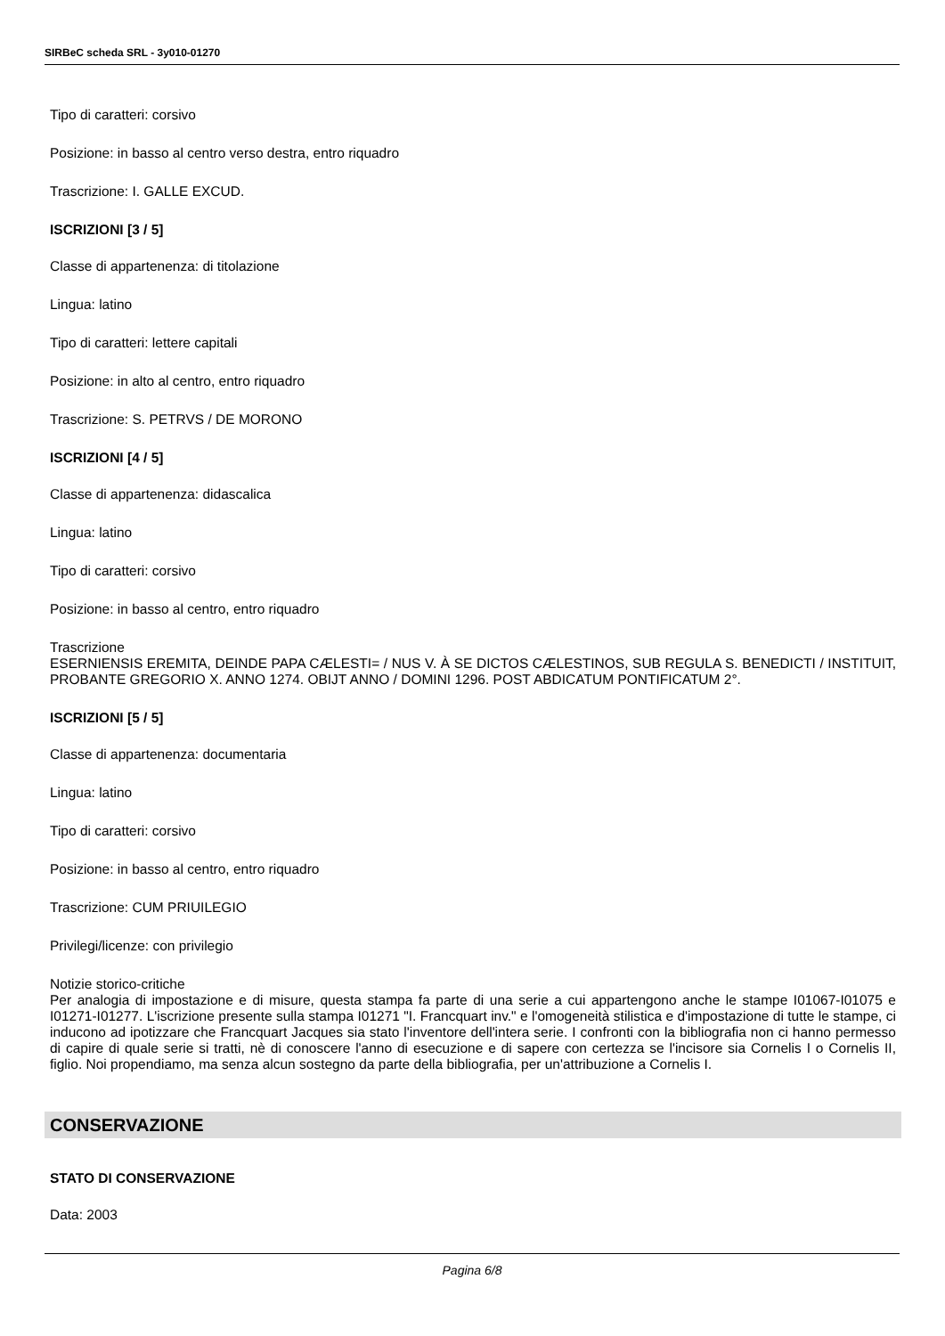SIRBeC scheda SRL - 3y010-01270
Tipo di caratteri: corsivo
Posizione: in basso al centro verso destra, entro riquadro
Trascrizione: I. GALLE EXCUD.
ISCRIZIONI [3 / 5]
Classe di appartenenza: di titolazione
Lingua: latino
Tipo di caratteri: lettere capitali
Posizione: in alto al centro, entro riquadro
Trascrizione: S. PETRVS / DE MORONO
ISCRIZIONI [4 / 5]
Classe di appartenenza: didascalica
Lingua: latino
Tipo di caratteri: corsivo
Posizione: in basso al centro, entro riquadro
Trascrizione
ESERNIENSIS EREMITA, DEINDE PAPA CÆLESTI= / NUS V. À SE DICTOS CÆLESTINOS, SUB REGULA S. BENEDICTI / INSTITUIT, PROBANTE GREGORIO X. ANNO 1274. OBIJT ANNO / DOMINI 1296. POST ABDICATUM PONTIFICATUM 2°.
ISCRIZIONI [5 / 5]
Classe di appartenenza: documentaria
Lingua: latino
Tipo di caratteri: corsivo
Posizione: in basso al centro, entro riquadro
Trascrizione: CUM PRIUILEGIO
Privilegi/licenze: con privilegio
Notizie storico-critiche
Per analogia di impostazione e di misure, questa stampa fa parte di una serie a cui appartengono anche le stampe I01067-I01075 e I01271-I01277. L'iscrizione presente sulla stampa I01271 "I. Francquart inv." e l'omogeneità stilistica e d'impostazione di tutte le stampe, ci inducono ad ipotizzare che Francquart Jacques sia stato l'inventore dell'intera serie. I confronti con la bibliografia non ci hanno permesso di capire di quale serie si tratti, nè di conoscere l'anno di esecuzione e di sapere con certezza se l'incisore sia Cornelis I o Cornelis II, figlio. Noi propendiamo, ma senza alcun sostegno da parte della bibliografia, per un'attribuzione a Cornelis I.
CONSERVAZIONE
STATO DI CONSERVAZIONE
Data: 2003
Pagina 6/8